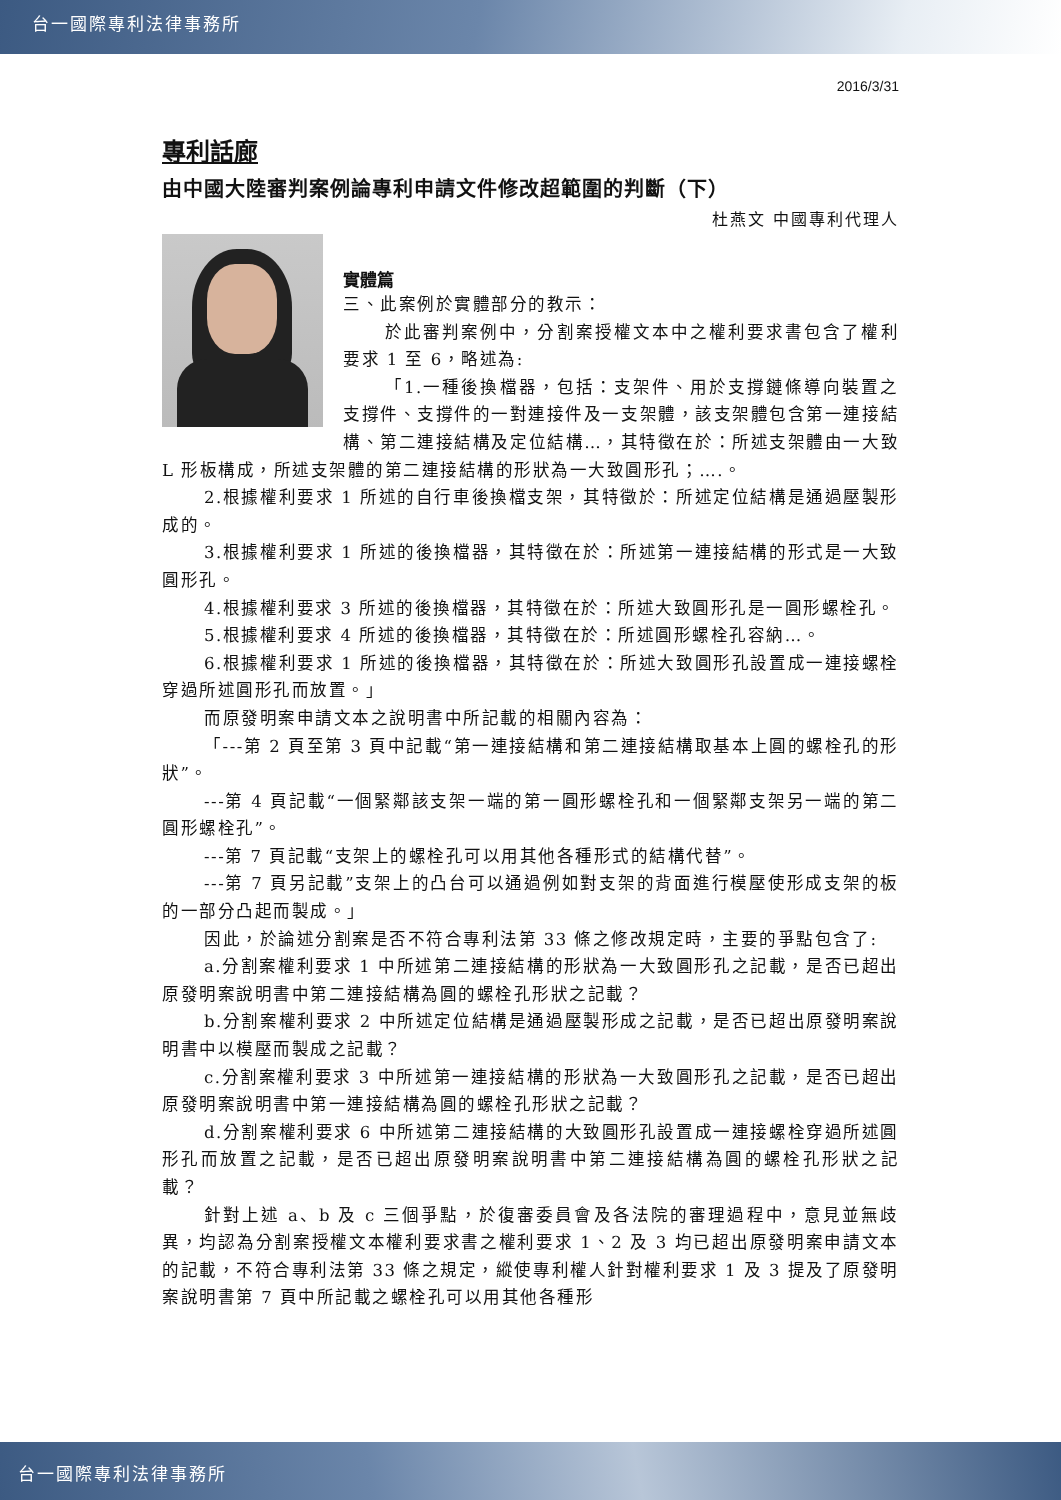台一國際專利法律事務所
2016/3/31
專利話廊
由中國大陸審判案例論專利申請文件修改超範圍的判斷（下）
杜燕文 中國專利代理人
實體篇
三、此案例於實體部分的教示：
於此審判案例中，分割案授權文本中之權利要求書包含了權利要求 1 至 6，略述為:
「1.一種後換檔器，包括：支架件、用於支撐鏈條導向裝置之支撐件、支撐件的一對連接件及一支架體，該支架體包含第一連接結構、第二連接結構及定位結構…，其特徵在於：所述支架體由一大致 L 形板構成，所述支架體的第二連接結構的形狀為一大致圓形孔；….。
2.根據權利要求 1 所述的自行車後換檔支架，其特徵於：所述定位結構是通過壓製形成的。
3.根據權利要求 1 所述的後換檔器，其特徵在於：所述第一連接結構的形式是一大致圓形孔。
4.根據權利要求 3 所述的後換檔器，其特徵在於：所述大致圓形孔是一圓形螺栓孔。
5.根據權利要求 4 所述的後換檔器，其特徵在於：所述圓形螺栓孔容納…。
6.根據權利要求 1 所述的後換檔器，其特徵在於：所述大致圓形孔設置成一連接螺栓穿過所述圓形孔而放置。」
而原發明案申請文本之說明書中所記載的相關內容為：
「---第 2 頁至第 3 頁中記載“第一連接結構和第二連接結構取基本上圓的螺栓孔的形狀”。
---第 4 頁記載“一個緊鄰該支架一端的第一圓形螺栓孔和一個緊鄰支架另一端的第二圓形螺栓孔”。
---第 7 頁記載“支架上的螺栓孔可以用其他各種形式的結構代替”。
---第 7 頁另記載”支架上的凸台可以通過例如對支架的背面進行模壓使形成支架的板的一部分凸起而製成。」
因此，於論述分割案是否不符合專利法第 33 條之修改規定時，主要的爭點包含了:
a.分割案權利要求 1 中所述第二連接結構的形狀為一大致圓形孔之記載，是否已超出原發明案說明書中第二連接結構為圓的螺栓孔形狀之記載？
b.分割案權利要求 2 中所述定位結構是通過壓製形成之記載，是否已超出原發明案說明書中以模壓而製成之記載？
c.分割案權利要求 3 中所述第一連接結構的形狀為一大致圓形孔之記載，是否已超出原發明案說明書中第一連接結構為圓的螺栓孔形狀之記載？
d.分割案權利要求 6 中所述第二連接結構的大致圓形孔設置成一連接螺栓穿過所述圓形孔而放置之記載，是否已超出原發明案說明書中第二連接結構為圓的螺栓孔形狀之記載？
針對上述 a、b 及 c 三個爭點，於復審委員會及各法院的審理過程中，意見並無歧異，均認為分割案授權文本權利要求書之權利要求 1、2 及 3 均已超出原發明案申請文本的記載，不符合專利法第 33 條之規定，縱使專利權人針對權利要求 1 及 3 提及了原發明案說明書第 7 頁中所記載之螺栓孔可以用其他各種形
台一國際專利法律事務所